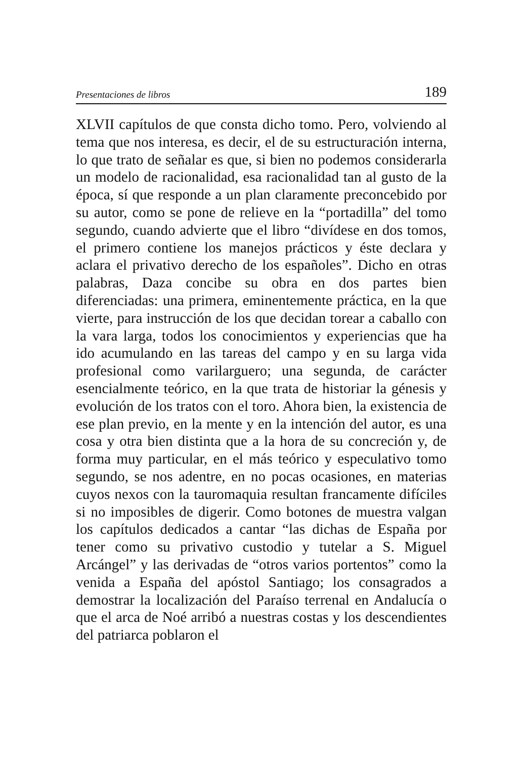Presentaciones de libros 189
XLVII capítulos de que consta dicho tomo. Pero, volviendo al tema que nos interesa, es decir, el de su estructuración interna, lo que trato de señalar es que, si bien no podemos considerarla un modelo de racionalidad, esa racionalidad tan al gusto de la época, sí que responde a un plan claramente preconcebido por su autor, como se pone de relieve en la “portadilla” del tomo segundo, cuando advierte que el libro “divídese en dos tomos, el primero contiene los manejos prácticos y éste declara y aclara el privativo derecho de los españoles”. Dicho en otras palabras, Daza concibe su obra en dos partes bien diferenciadas: una primera, eminentemente práctica, en la que vierte, para instrucción de los que decidan torear a caballo con la vara larga, todos los conocimientos y experiencias que ha ido acumulando en las tareas del campo y en su larga vida profesional como varilarguero; una segunda, de carácter esencialmente teórico, en la que trata de historiar la génesis y evolución de los tratos con el toro. Ahora bien, la existencia de ese plan previo, en la mente y en la intención del autor, es una cosa y otra bien distinta que a la hora de su concreción y, de forma muy particular, en el más teórico y especulativo tomo segundo, se nos adentre, en no pocas ocasiones, en materias cuyos nexos con la tauromaquia resultan francamente difíciles si no imposibles de digerir. Como botones de muestra valgan los capítulos dedicados a cantar “las dichas de España por tener como su privativo custodio y tutelar a S. Miguel Arcángel” y las derivadas de “otros varios portentos” como la venida a España del apóstol Santiago; los consagrados a demostrar la localización del Paraíso terrenal en Andalucía o que el arca de Noé arribó a nuestras costas y los descendientes del patriarca poblaron el